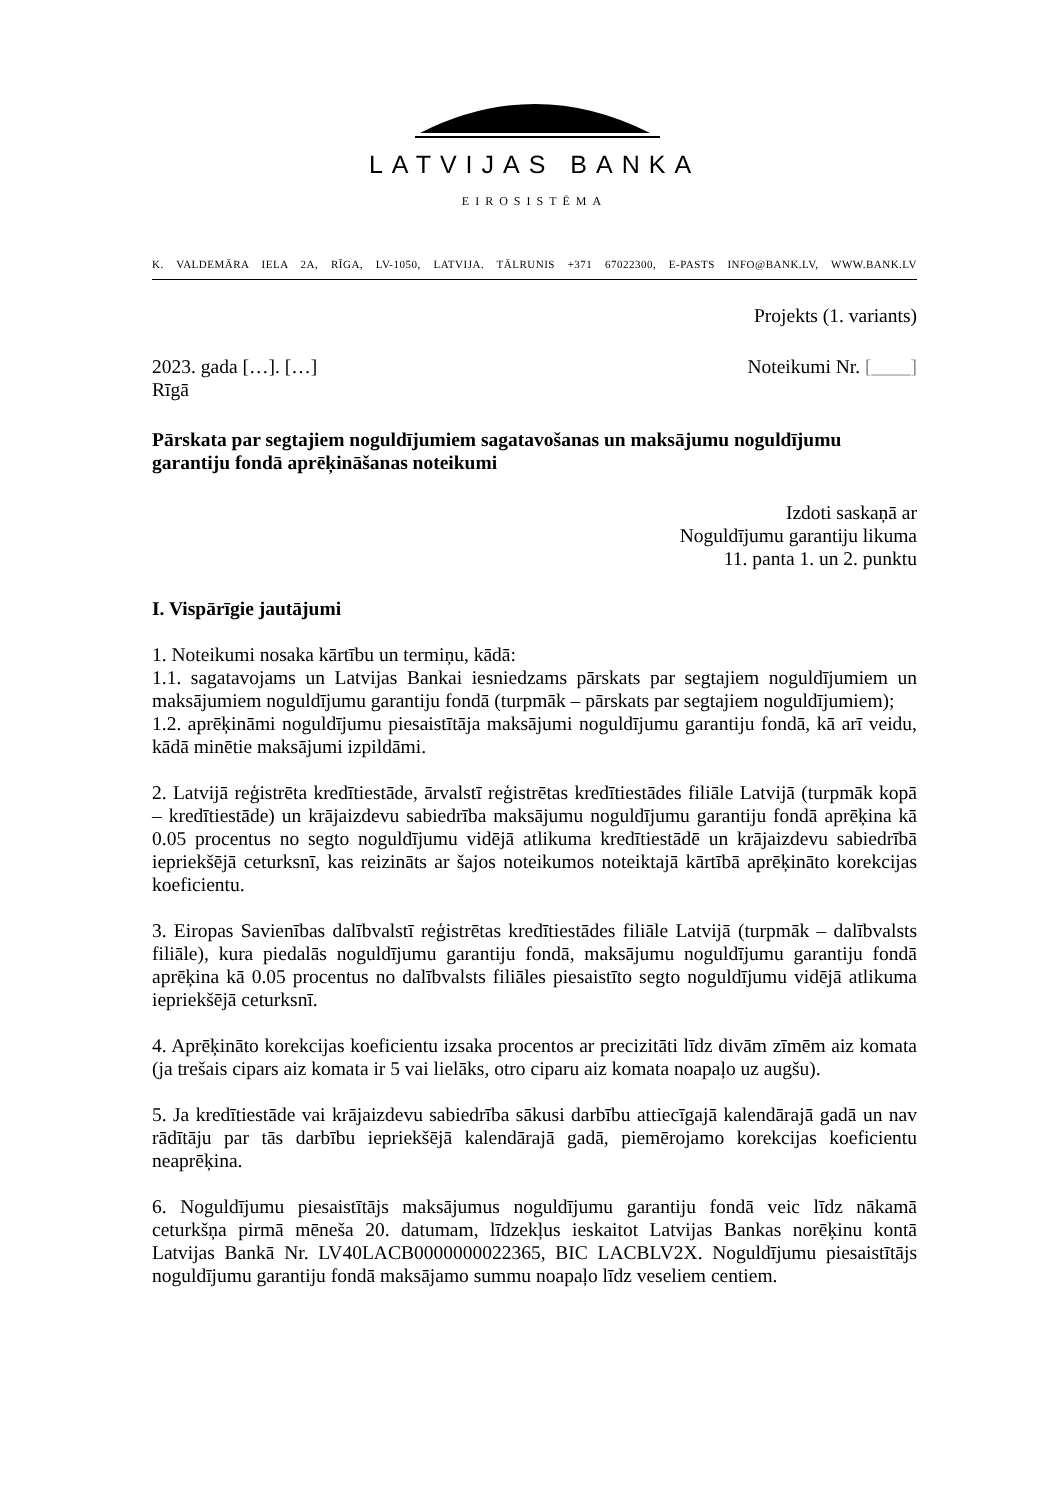LATVIJAS BANKA
EIROSISTĒMA
K. VALDEMĀRA IELA 2A, RĪGA, LV-1050, LATVIJA. TĀLRUNIS +371 67022300, E-PASTS INFO@BANK.LV, WWW.BANK.LV
Projekts (1. variants)
2023. gada […]. […] Noteikumi Nr. [____]
Rīgā
Pārskata par segtajiem noguldījumiem sagatavošanas un maksājumu noguldījumu garantiju fondā aprēķināšanas noteikumi
Izdoti saskaņā ar
Noguldījumu garantiju likuma
11. panta 1. un 2. punktu
I. Vispārīgie jautājumi
1. Noteikumi nosaka kārtību un termiņu, kādā:
1.1. sagatavojams un Latvijas Bankai iesniedzams pārskats par segtajiem noguldījumiem un maksājumiem noguldījumu garantiju fondā (turpmāk – pārskats par segtajiem noguldījumiem);
1.2. aprēķināmi noguldījumu piesaistītāja maksājumi noguldījumu garantiju fondā, kā arī veidu, kādā minētie maksājumi izpildāmi.
2. Latvijā reģistrēta kredītiestāde, ārvalstī reģistrētas kredītiestādes filiāle Latvijā (turpmāk kopā – kredītiestāde) un krājaizdevu sabiedrība maksājumu noguldījumu garantiju fondā aprēķina kā 0.05 procentus no segto noguldījumu vidējā atlikuma kredītiestādē un krājaizdevu sabiedrībā iepriekšējā ceturksnī, kas reizināts ar šajos noteikumos noteiktajā kārtībā aprēķināto korekcijas koeficientu.
3. Eiropas Savienības dalībvalstī reģistrētas kredītiestādes filiāle Latvijā (turpmāk – dalībvalsts filiāle), kura piedalās noguldījumu garantiju fondā, maksājumu noguldījumu garantiju fondā aprēķina kā 0.05 procentus no dalībvalsts filiāles piesaistīto segto noguldījumu vidējā atlikuma iepriekšējā ceturksnī.
4. Aprēķināto korekcijas koeficientu izsaka procentos ar precizitāti līdz divām zīmēm aiz komata (ja trešais cipars aiz komata ir 5 vai lielāks, otro ciparu aiz komata noapaļo uz augšu).
5. Ja kredītiestāde vai krājaizdevu sabiedrība sākusi darbību attiecīgajā kalendārajā gadā un nav rādītāju par tās darbību iepriekšējā kalendārajā gadā, piemērojamo korekcijas koeficientu neaprēķina.
6. Noguldījumu piesaistītājs maksājumus noguldījumu garantiju fondā veic līdz nākamā ceturkšņa pirmā mēneša 20. datumam, līdzekļus ieskaitot Latvijas Bankas norēķinu kontā Latvijas Bankā Nr. LV40LACB0000000022365, BIC LACBLV2X. Noguldījumu piesaistītājs noguldījumu garantiju fondā maksājamo summu noapaļo līdz veseliem centiem.